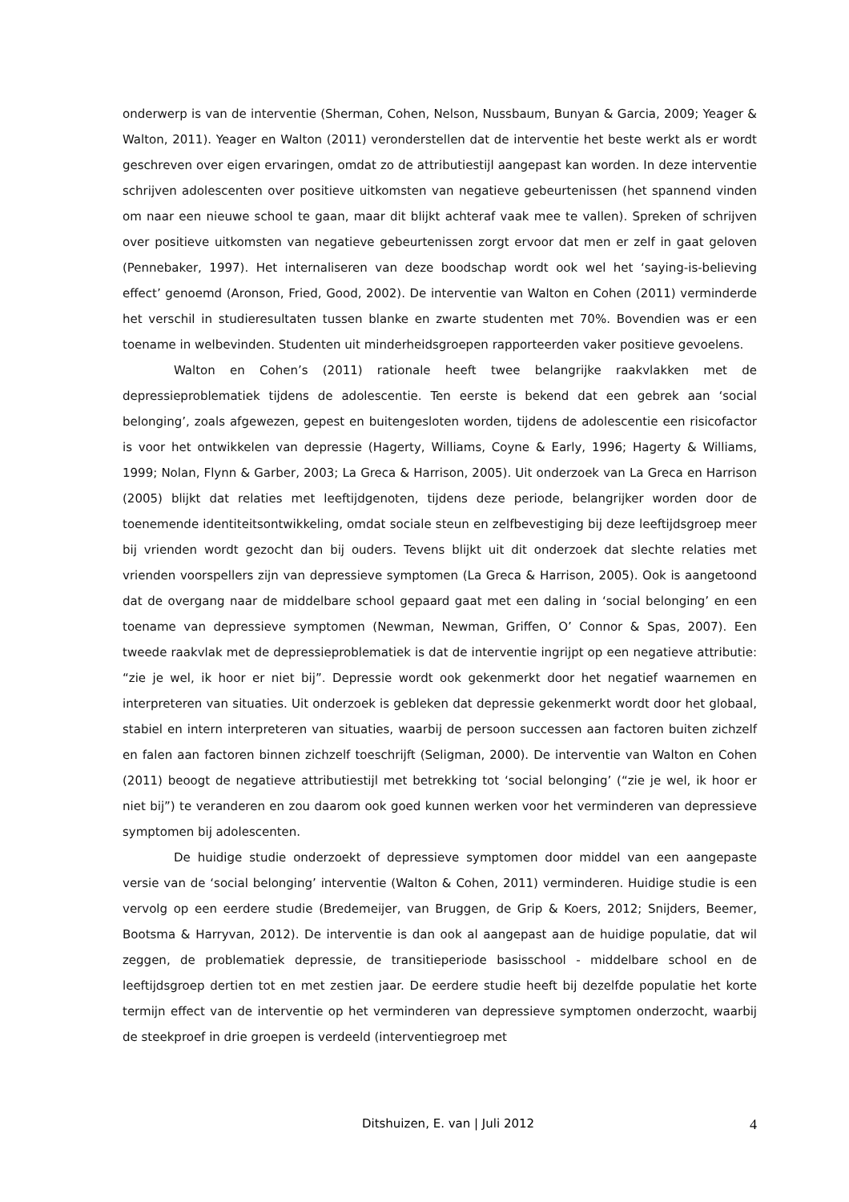onderwerp is van de interventie (Sherman, Cohen, Nelson, Nussbaum, Bunyan & Garcia, 2009; Yeager & Walton, 2011). Yeager en Walton (2011) veronderstellen dat de interventie het beste werkt als er wordt geschreven over eigen ervaringen, omdat zo de attributiestijl aangepast kan worden. In deze interventie schrijven adolescenten over positieve uitkomsten van negatieve gebeurtenissen (het spannend vinden om naar een nieuwe school te gaan, maar dit blijkt achteraf vaak mee te vallen). Spreken of schrijven over positieve uitkomsten van negatieve gebeurtenissen zorgt ervoor dat men er zelf in gaat geloven (Pennebaker, 1997). Het internaliseren van deze boodschap wordt ook wel het ‘saying-is-believing effect’ genoemd (Aronson, Fried, Good, 2002). De interventie van Walton en Cohen (2011) verminderde het verschil in studieresultaten tussen blanke en zwarte studenten met 70%. Bovendien was er een toename in welbevinden. Studenten uit minderheidsgroepen rapporteerden vaker positieve gevoelens.
Walton en Cohen’s (2011) rationale heeft twee belangrijke raakvlakken met de depressieproblematiek tijdens de adolescentie. Ten eerste is bekend dat een gebrek aan ‘social belonging’, zoals afgewezen, gepest en buitengesloten worden, tijdens de adolescentie een risicofactor is voor het ontwikkelen van depressie (Hagerty, Williams, Coyne & Early, 1996; Hagerty & Williams, 1999; Nolan, Flynn & Garber, 2003; La Greca & Harrison, 2005). Uit onderzoek van La Greca en Harrison (2005) blijkt dat relaties met leeftijdgenoten, tijdens deze periode, belangrijker worden door de toenemende identiteitsontwikkeling, omdat sociale steun en zelfbevestiging bij deze leeftijdsgroep meer bij vrienden wordt gezocht dan bij ouders. Tevens blijkt uit dit onderzoek dat slechte relaties met vrienden voorspellers zijn van depressieve symptomen (La Greca & Harrison, 2005). Ook is aangetoond dat de overgang naar de middelbare school gepaard gaat met een daling in ‘social belonging’ en een toename van depressieve symptomen (Newman, Newman, Griffen, O’ Connor & Spas, 2007). Een tweede raakvlak met de depressieproblematiek is dat de interventie ingrijpt op een negatieve attributie: “zie je wel, ik hoor er niet bij”. Depressie wordt ook gekenmerkt door het negatief waarnemen en interpreteren van situaties. Uit onderzoek is gebleken dat depressie gekenmerkt wordt door het globaal, stabiel en intern interpreteren van situaties, waarbij de persoon successen aan factoren buiten zichzelf en falen aan factoren binnen zichzelf toeschrijft (Seligman, 2000). De interventie van Walton en Cohen (2011) beoogt de negatieve attributiestijl met betrekking tot ‘social belonging’ (“zie je wel, ik hoor er niet bij”) te veranderen en zou daarom ook goed kunnen werken voor het verminderen van depressieve symptomen bij adolescenten.
De huidige studie onderzoekt of depressieve symptomen door middel van een aangepaste versie van de ‘social belonging’ interventie (Walton & Cohen, 2011) verminderen. Huidige studie is een vervolg op een eerdere studie (Bredemeijer, van Bruggen, de Grip & Koers, 2012; Snijders, Beemer, Bootsma & Harryvan, 2012). De interventie is dan ook al aangepast aan de huidige populatie, dat wil zeggen, de problematiek depressie, de transitieperiode basisschool - middelbare school en de leeftijdsgroep dertien tot en met zestien jaar. De eerdere studie heeft bij dezelfde populatie het korte termijn effect van de interventie op het verminderen van depressieve symptomen onderzocht, waarbij de steekproef in drie groepen is verdeeld (interventiegroep met
Ditshuizen, E. van | Juli 2012 4